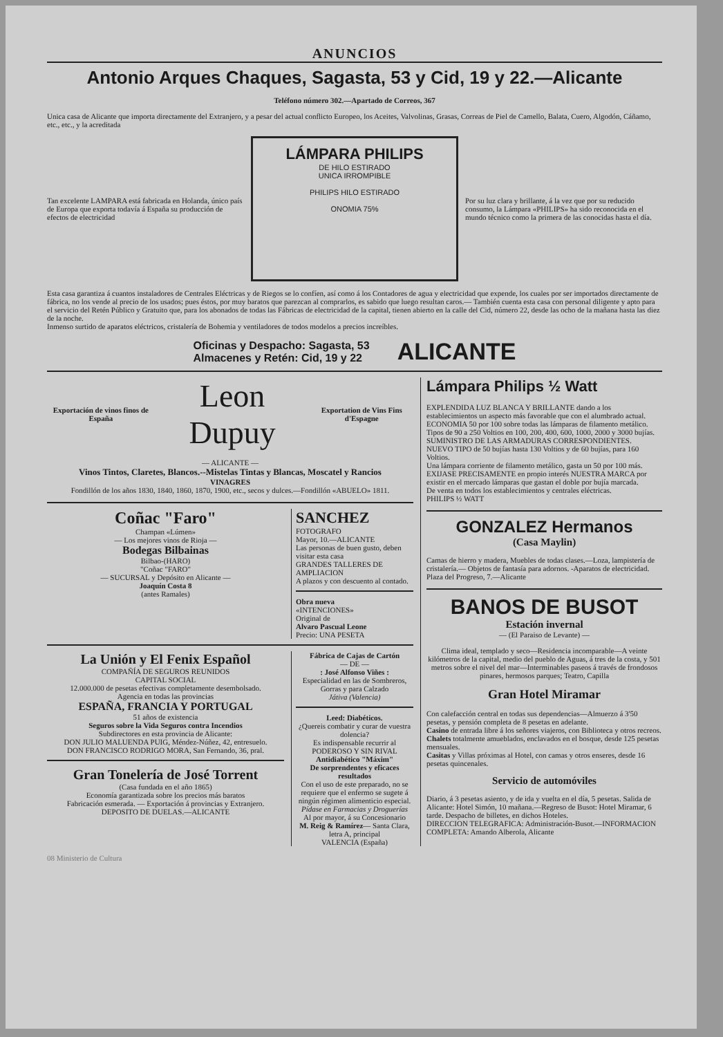ANUNCIOS
Antonio Arques Chaques, Sagasta, 53 y Cid, 19 y 22.—Alicante
Teléfono número 302.—Apartado de Correos, 367
Unica casa de Alicante que importa directamente del Extranjero, y a pesar del actual conflicto Europeo, los Aceites, Valvolinas, Grasas, Correas de Piel de Camello, Balata, Cuero, Algodón, Cáñamo, etc., etc., y la acreditada
Tan excelente LAMPARA está fabricada en Holanda, único país de Europa que exporta todavía á España su producción de efectos de electricidad
LÁMPARA PHILIPS
DE HILO ESTIRADO
UNICA IRROMPIBLE
PHILIPS HILO ESTIRADO
ONOMIA 75%
Por su luz clara y brillante, á la vez que por su reducido consumo, la Lámpara «PHILIPS» ha sido reconocida en el mundo técnico como la primera de las conocidas hasta el día.
Esta casa garantiza á cuantos instaladores de Centrales Eléctricas y de Riegos se lo confíen, así como á los Contadores de agua y electricidad que expende, los cuales por ser importados directamente de fábrica, no los vende al precio de los usados; pues éstos, por muy baratos que parezcan al comprarlos, es sabido que luego resultan caros.— También cuenta esta casa con personal diligente y apto para el servicio del Retén Público y Gratuito que, para los abonados de todas las Fábricas de electricidad de la capital, tienen abierto en la calle del Cid, número 22, desde las ocho de la mañana hasta las diez de la noche.
Inmenso surtido de aparatos eléctricos, cristalería de Bohemia y ventiladores de todos modelos a precios increíbles.
Oficinas y Despacho: Sagasta, 53
Almacenes y Retén: Cid, 19 y 22
ALICANTE
Exportación de vinos finos de España
Leon Dupuy
Exportation de Vins Fins d'Espagne
— ALICANTE —
Vinos Tintos, Claretes, Blancos.--Mistelas Tintas y Blancas, Moscatel y Rancios
VINAGRES
Fondillón de los años 1830, 1840, 1860, 1870, 1900, etc., secos y dulces.—Fondillón «ABUELO» 1811.
Coñac "Faro"
Champan «Lúmen»
— Los mejores vinos de Rioja —
Bodegas Bilbainas
Bilbao-(HARO)
"Coñac "FARO"
— SUCURSAL y Depósito en Alicante —
Joaquín Costa 8
(antes Ramales)
SANCHEZ
FOTOGRAFO
Mayor, 10.—ALICANTE
Las personas de buen gusto, deben visitar esta casa
GRANDES TALLERES DE AMPLIACION
A plazos y con descuento al contado.
Obra nueva
«INTENCIONES»
Original de
Alvaro Pascual Leone
Precio: UNA PESETA
La Unión y El Fenix Español
COMPAÑÍA DE SEGUROS REUNIDOS
CAPITAL SOCIAL
12.000.000 de pesetas efectivas completamente desembolsado.
Agencia en todas las provincias
ESPAÑA, FRANCIA Y PORTUGAL
51 años de existencia
Seguros sobre la Vida Seguros contra Incendios
Subdirectores en esta provincia de Alicante:
DON JULIO MALUENDA PUIG, Méndez-Núñez, 42, entresuelo.
DON FRANCISCO RODRIGO MORA, San Fernando, 36, pral.
Gran Tonelería de José Torrent
(Casa fundada en el año 1865)
Economía garantizada sobre los precios más baratos
Fabricación esmerada. — Exportación á provincias y Extranjero.
DEPOSITO DE DUELAS.—ALICANTE
Fábrica de Cajas de Cartón
— DE —
: José Alfonso Viñes :
Especialidad en las de Sombreros, Gorras y para Calzado
Játiva (Valencia)
Leed: Diabéticos.
¿Quereis combatir y curar de vuestra dolencia?
Es indispensable recurrir al PODEROSO Y SIN RIVAL
Antidiabético "Máxim"
De sorprendentes y eficaces resultados
Con el uso de este preparado, no se requiere que el enfermo se sugete á ningún régimen alimenticio especial.
Pídase en Farmacias y Droguerías
Al por mayor, á su Concesionario
M. Reig & Ramírez— Santa Clara, letra A, principal
VALENCIA (España)
Lámpara Philips ½ Watt
EXPLENDIDA LUZ BLANCA Y BRILLANTE dando a los establecimientos un aspecto más favorable que con el alumbrado actual.
ECONOMIA 50 por 100 sobre todas las lámparas de filamento metálico.
Tipos de 90 a 250 Voltios en 100, 200, 400, 600, 1000, 2000 y 3000 bujías.
SUMINISTRO DE LAS ARMADURAS CORRESPONDIENTES.
NUEVO TIPO de 50 bujías hasta 130 Voltios y de 60 bujías, para 160 Voltios.
Una lámpara corriente de filamento metálico, gasta un 50 por 100 más.
EXIJASE PRECISAMENTE en propio interés NUESTRA MARCA por existir en el mercado lámparas que gastan el doble por bujía marcada.
De venta en todos los establecimientos y centrales eléctricas.
PHILIPS ½ WATT
GONZALEZ Hermanos
(Casa Maylin)
Camas de hierro y madera, Muebles de todas clases.—Loza, lampistería de cristalería.— Objetos de fantasía para adornos. -Aparatos de electricidad. Plaza del Progreso, 7.—Alicante
BANOS DE BUSOT
Estación invernal
— (El Paraiso de Levante) —
Clima ideal, templado y seco—Residencia incomparable—A veinte kilómetros de la capital, medio del pueblo de Aguas, á tres de la costa, y 501 metros sobre el nivel del mar—Interminables paseos á través de frondosos pinares, hermosos parques; Teatro, Capilla
Gran Hotel Miramar
Con calefacción central en todas sus dependencias—Almuerzo á 3'50 pesetas, y pensión completa de 8 pesetas en adelante.
Casino de entrada libre á los señores viajeros, con Biblioteca y otros recreos.
Chalets totalmente amueblados, enclavados en el bosque, desde 125 pesetas mensuales.
Casitas y Villas próximas al Hotel, con camas y otros enseres, desde 16 pesetas quincenales.
Servicio de automóviles
Diario, á 3 pesetas asiento, y de ida y vuelta en el día, 5 pesetas. Salida de Alicante: Hotel Simón, 10 mañana.—Regreso de Busot: Hotel Miramar, 6 tarde. Despacho de billetes, en dichos Hoteles.
DIRECCION TELEGRAFICA: Administración-Busot.—INFORMACION COMPLETA: Amando Alberola, Alicante
08 Ministerio de Cultura